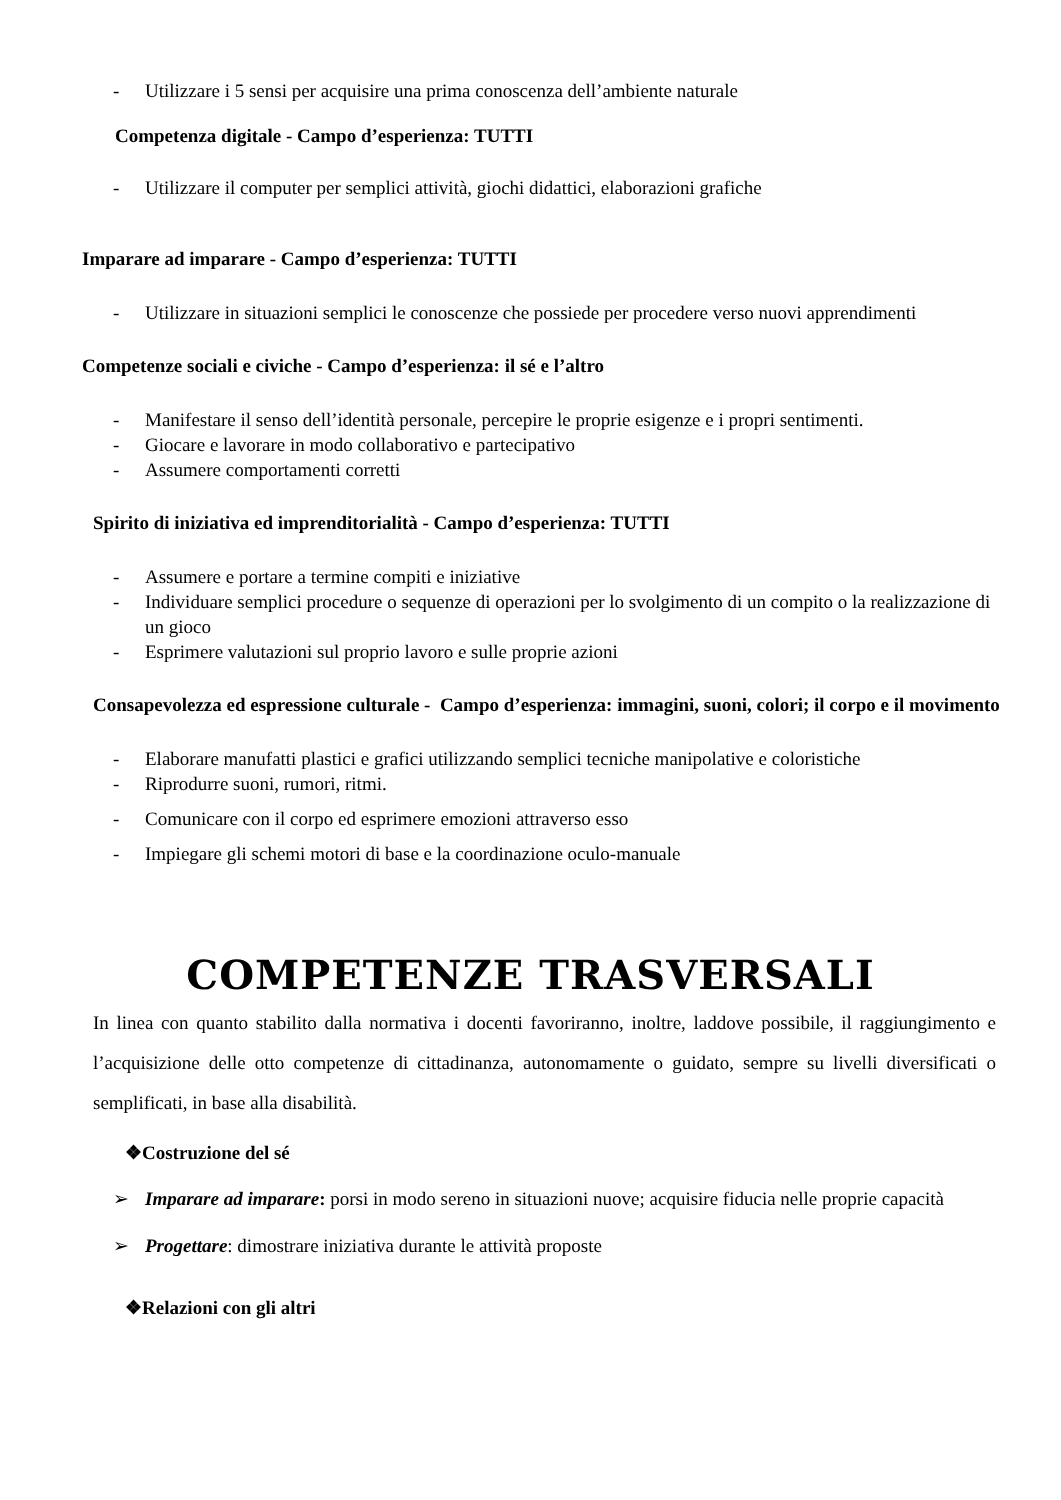- Utilizzare i 5 sensi per acquisire una prima conoscenza dell’ambiente naturale
Competenza digitale - Campo d’esperienza: TUTTI
- Utilizzare il computer per semplici attività, giochi didattici, elaborazioni grafiche
Imparare ad imparare - Campo d’esperienza: TUTTI
- Utilizzare in situazioni semplici le conoscenze che possiede per procedere verso nuovi apprendimenti
Competenze sociali e civiche - Campo d’esperienza: il sé e l’altro
- Manifestare il senso dell’identità personale, percepire le proprie esigenze e i propri sentimenti.
- Giocare e lavorare in modo collaborativo e partecipativo
- Assumere comportamenti corretti
Spirito di iniziativa ed imprenditorialità - Campo d’esperienza: TUTTI
- Assumere e portare a termine compiti e iniziative
- Individuare semplici procedure o sequenze di operazioni per lo svolgimento di un compito o la realizzazione di un gioco
- Esprimere valutazioni sul proprio lavoro e sulle proprie azioni
Consapevolezza ed espressione culturale - Campo d’esperienza: immagini, suoni, colori; il corpo e il movimento
- Elaborare manufatti plastici e grafici utilizzando semplici tecniche manipolative e coloristiche
- Riprodurre suoni, rumori, ritmi.
- Comunicare con il corpo ed esprimere emozioni attraverso esso
- Impiegare gli schemi motori di base e la coordinazione oculo-manuale
COMPETENZE TRASVERSALI
In linea con quanto stabilito dalla normativa i docenti favoriranno, inoltre, laddove possibile, il raggiungimento e l’acquisizione delle otto competenze di cittadinanza, autonomamente o guidato, sempre su livelli diversificati o semplificati, in base alla disabilità.
❖Costruzione del sé
➢ Imparare ad imparare: porsi in modo sereno in situazioni nuove; acquisire fiducia nelle proprie capacità
➢ Progettare: dimostrare iniziativa durante le attività proposte
❖Relazioni con gli altri